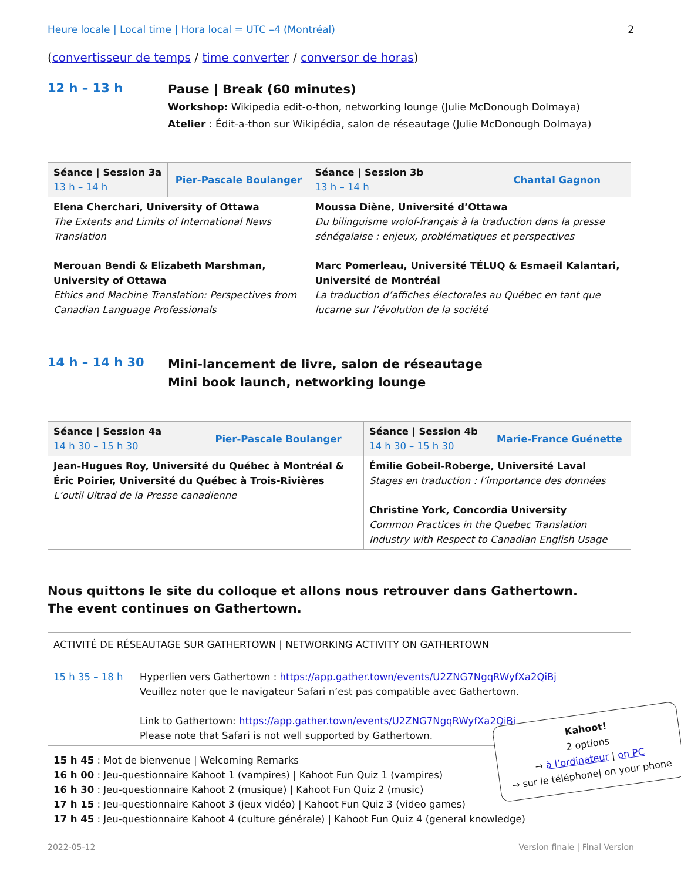Heure locale | Local time | Hora local = UTC –4 (Montréal) 2
(convertisseur de temps / time converter / conversor de horas)
12 h – 13 h
Pause | Break (60 minutes)
Workshop: Wikipedia edit-o-thon, networking lounge (Julie McDonough Dolmaya)
Atelier : Édit-a-thon sur Wikipédia, salon de réseautage (Julie McDonough Dolmaya)
| Séance / Session 3a 13 h – 14 h | Pier-Pascale Boulanger | Séance / Session 3b 13 h – 14 h | Chantal Gagnon |
| --- | --- | --- | --- |
| Elena Cherchari, University of Ottawa The Extents and Limits of International News Translation Merouan Bendi & Elizabeth Marshman, University of Ottawa Ethics and Machine Translation: Perspectives from Canadian Language Professionals | | Moussa Diène, Université d’Ottawa Du bilinguisme wolof-français à la traduction dans la presse sénégalaise : enjeux, problématiques et perspectives Marc Pomerleau, Université TÉLUQ & Esmaeil Kalantari, Université de Montréal La traduction d’affiches électorales au Québec en tant que lucarne sur l’évolution de la société | |
14 h – 14 h 30
Mini-lancement de livre, salon de réseautage
Mini book launch, networking lounge
| Séance / Session 4a 14 h 30 – 15 h 30 | Pier-Pascale Boulanger | Séance / Session 4b 14 h 30 – 15 h 30 | Marie-France Guénette |
| --- | --- | --- | --- |
| Jean-Hugues Roy, Université du Québec à Montréal & Éric Poirier, Université du Québec à Trois-Rivières L’outil Ultrad de la Presse canadienne | | Émilie Gobeil-Roberge, Université Laval Stages en traduction : l’importance des données Christine York, Concordia University Common Practices in the Quebec Translation Industry with Respect to Canadian English Usage | |
Nous quittons le site du colloque et allons nous retrouver dans Gathertown.
The event continues on Gathertown.
| ACTIVITÉ DE RÉSEAUTAGE SUR GATHERTOWN / NETWORKING ACTIVITY ON GATHERTOWN | |
| 15 h 35 – 18 h | Hyperlien vers Gathertown : https://app.gather.town/events/U2ZNG7NgqRWyfXa2QiBj Veuillez noter que le navigateur Safari n’est pas compatible avec Gathertown. Link to Gathertown: https://app.gather.town/events/U2ZNG7NgqRWyfXa2QiBj Please note that Safari is not well supported by Gathertown. |
| 15 h 45 : Mot de bienvenue / Welcoming Remarks 16 h 00 : Jeu-questionnaire Kahoot 1 (vampires) / Kahoot Fun Quiz 1 (vampires) 16 h 30 : Jeu-questionnaire Kahoot 2 (musique) / Kahoot Fun Quiz 2 (music) 17 h 15 : Jeu-questionnaire Kahoot 3 (jeux vidéo) / Kahoot Fun Quiz 3 (video games) 17 h 45 : Jeu-questionnaire Kahoot 4 (culture générale) / Kahoot Fun Quiz 4 (general knowledge) | |
2022-05-12 Version finale | Final Version
Kahoot!
2 options
→ à l’ordinateur | on PC
→ sur le téléphone| on your phone